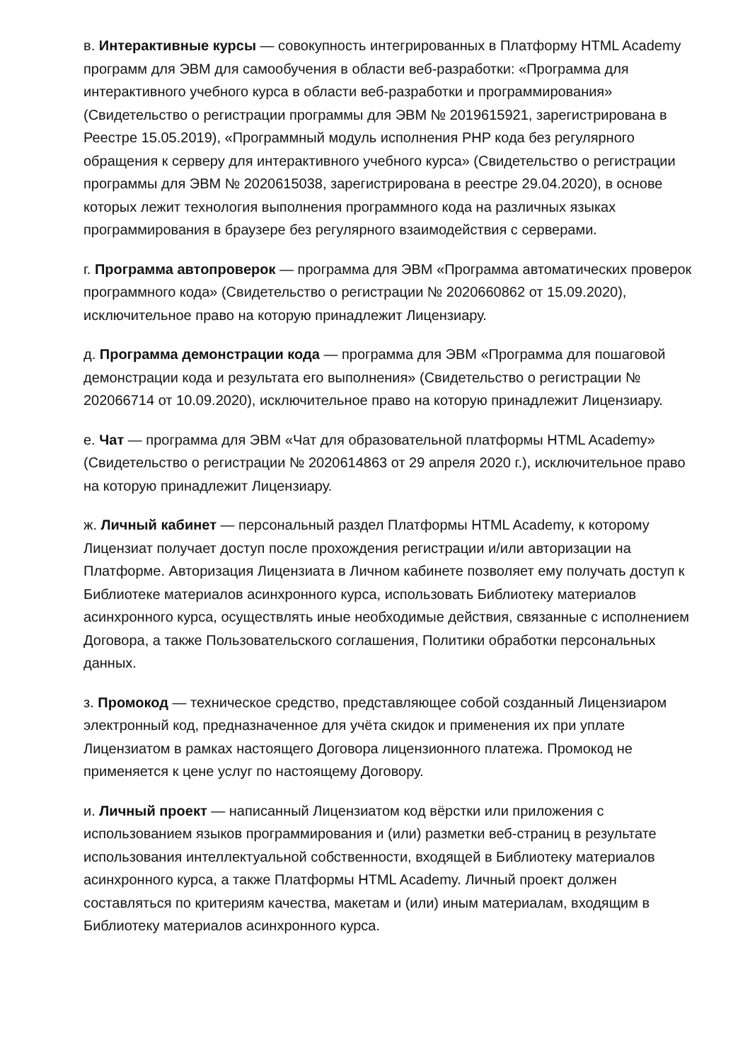в. Интерактивные курсы — совокупность интегрированных в Платформу HTML Academy программ для ЭВМ для самообучения в области веб-разработки: «Программа для интерактивного учебного курса в области веб-разработки и программирования» (Свидетельство о регистрации программы для ЭВМ № 2019615921, зарегистрирована в Реестре 15.05.2019), «Программный модуль исполнения PHP кода без регулярного обращения к серверу для интерактивного учебного курса» (Свидетельство о регистрации программы для ЭВМ № 2020615038, зарегистрирована в реестре 29.04.2020), в основе которых лежит технология выполнения программного кода на различных языках программирования в браузере без регулярного взаимодействия с серверами.
г. Программа автопроверок — программа для ЭВМ «Программа автоматических проверок программного кода» (Свидетельство о регистрации № 2020660862 от 15.09.2020), исключительное право на которую принадлежит Лицензиару.
д. Программа демонстрации кода — программа для ЭВМ «Программа для пошаговой демонстрации кода и результата его выполнения» (Свидетельство о регистрации № 202066714 от 10.09.2020), исключительное право на которую принадлежит Лицензиару.
е. Чат — программа для ЭВМ «Чат для образовательной платформы HTML Academy» (Свидетельство о регистрации № 2020614863 от 29 апреля 2020 г.), исключительное право на которую принадлежит Лицензиару.
ж. Личный кабинет — персональный раздел Платформы HTML Academy, к которому Лицензиат получает доступ после прохождения регистрации и/или авторизации на Платформе. Авторизация Лицензиата в Личном кабинете позволяет ему получать доступ к Библиотеке материалов асинхронного курса, использовать Библиотеку материалов асинхронного курса, осуществлять иные необходимые действия, связанные с исполнением Договора, а также Пользовательского соглашения, Политики обработки персональных данных.
з. Промокод — техническое средство, представляющее собой созданный Лицензиаром электронный код, предназначенное для учёта скидок и применения их при уплате Лицензиатом в рамках настоящего Договора лицензионного платежа. Промокод не применяется к цене услуг по настоящему Договору.
и. Личный проект — написанный Лицензиатом код вёрстки или приложения с использованием языков программирования и (или) разметки веб-страниц в результате использования интеллектуальной собственности, входящей в Библиотеку материалов асинхронного курса, а также Платформы HTML Academy. Личный проект должен составляться по критериям качества, макетам и (или) иным материалам, входящим в Библиотеку материалов асинхронного курса.